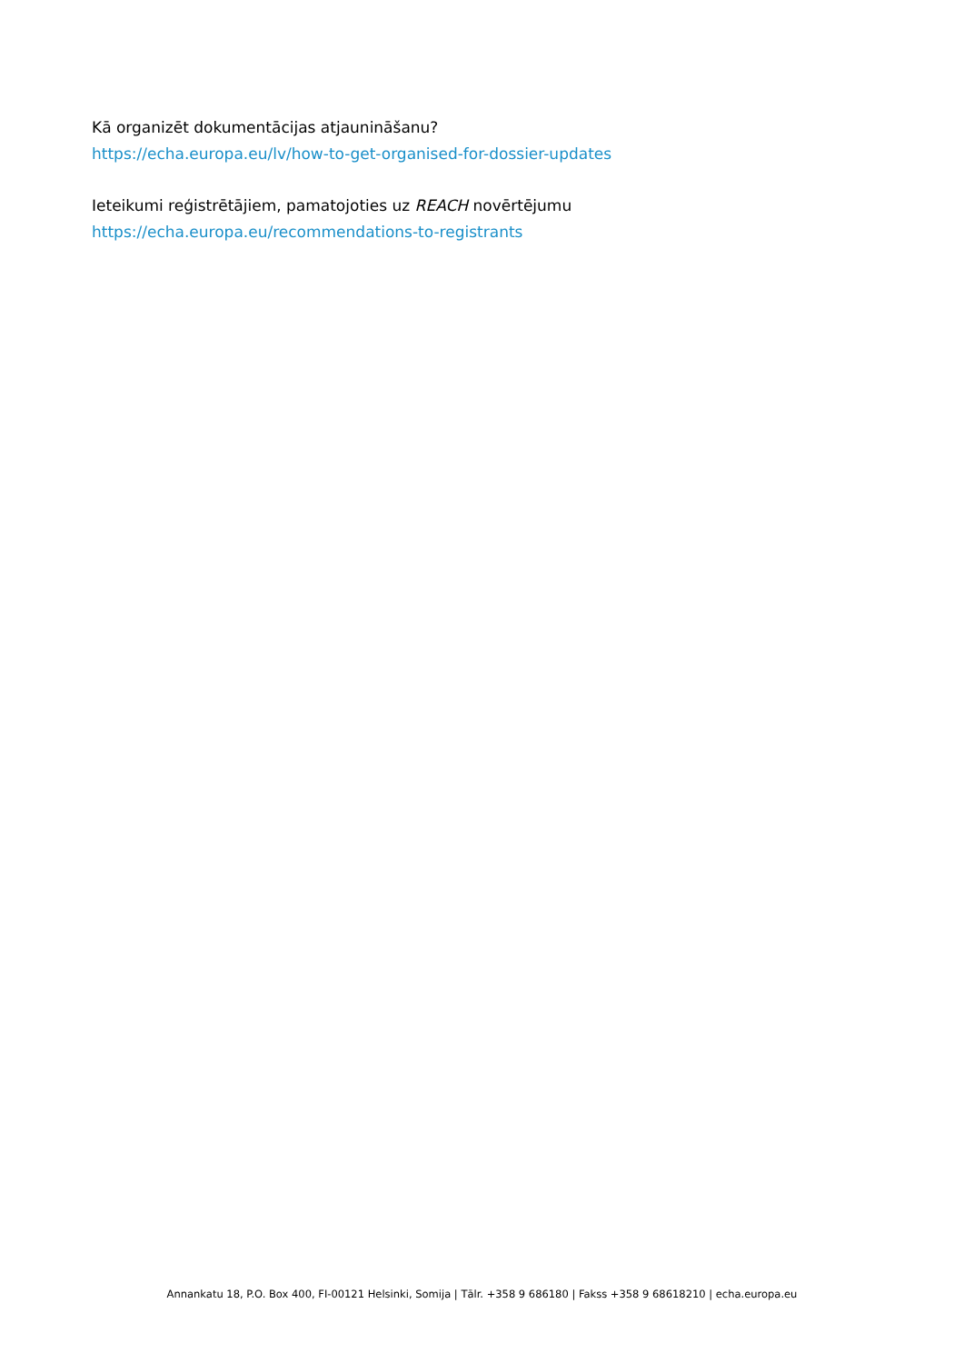Kā organizēt dokumentācijas atjaunināšanu?
https://echa.europa.eu/lv/how-to-get-organised-for-dossier-updates
Ieteikumi reģistrētājiem, pamatojoties uz REACH novērtējumu
https://echa.europa.eu/recommendations-to-registrants
Annankatu 18, P.O. Box 400, FI-00121 Helsinki, Somija | Tālr. +358 9 686180 | Fakss +358 9 68618210 | echa.europa.eu